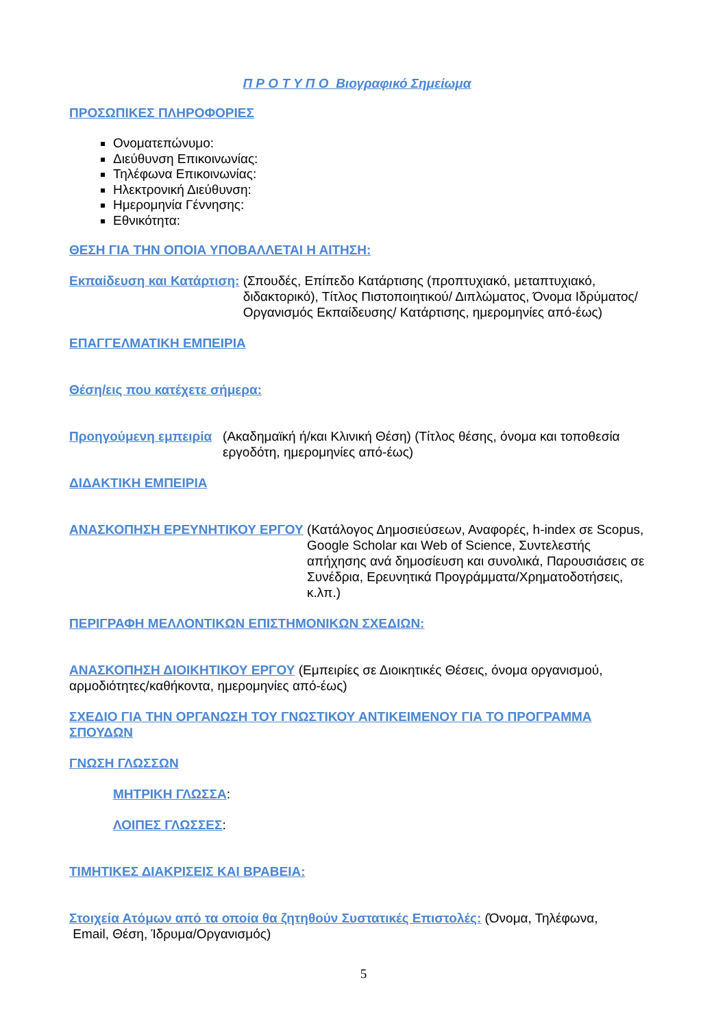Π Ρ Ο Τ Υ Π Ο Βιογραφικό Σημείωμα
ΠΡΟΣΩΠΙΚΕΣ ΠΛΗΡΟΦΟΡΙΕΣ
Ονοματεπώνυμο:
Διεύθυνση Επικοινωνίας:
Τηλέφωνα Επικοινωνίας:
Ηλεκτρονική Διεύθυνση:
Ημερομηνία Γέννησης:
Εθνικότητα:
ΘΕΣΗ ΓΙΑ ΤΗΝ ΟΠΟΙΑ ΥΠΟΒΑΛΛΕΤΑΙ Η ΑΙΤΗΣΗ:
Εκπαίδευση και Κατάρτιση: (Σπουδές, Επίπεδο Κατάρτισης (προπτυχιακό, μεταπτυχιακό, διδακτορικό), Τίτλος Πιστοποιητικού/ Διπλώματος, Όνομα Ιδρύματος/Οργανισμός Εκπαίδευσης/ Κατάρτισης, ημερομηνίες από-έως)
ΕΠΑΓΓΕΛΜΑΤΙΚΗ ΕΜΠΕΙΡΙΑ
Θέση/εις που κατέχετε σήμερα:
Προηγούμενη εμπειρία (Ακαδημαϊκή ή/και Κλινική Θέση) (Τίτλος θέσης, όνομα και τοποθεσία εργοδότη, ημερομηνίες από-έως)
ΔΙΔΑΚΤΙΚΗ ΕΜΠΕΙΡΙΑ
ΑΝΑΣΚΟΠΗΣΗ ΕΡΕΥΝΗΤΙΚΟΥ ΕΡΓΟΥ (Κατάλογος Δημοσιεύσεων, Αναφορές, h-index σε Scopus, Google Scholar και Web of Science, Συντελεστής απήχησης ανά δημοσίευση και συνολικά, Παρουσιάσεις σε Συνέδρια, Ερευνητικά Προγράμματα/Χρηματοδοτήσεις, κ.λπ.)
ΠΕΡΙΓΡΑΦΗ ΜΕΛΛΟΝΤΙΚΩΝ ΕΠΙΣΤΗΜΟΝΙΚΩΝ ΣΧΕΔΙΩΝ:
ΑΝΑΣΚΟΠΗΣΗ ΔΙΟΙΚΗΤΙΚΟΥ ΕΡΓΟΥ (Εμπειρίες σε Διοικητικές Θέσεις, όνομα οργανισμού, αρμοδιότητες/καθήκοντα, ημερομηνίες από-έως)
ΣΧΕΔΙΟ ΓΙΑ ΤΗΝ ΟΡΓΑΝΩΣΗ ΤΟΥ ΓΝΩΣΤΙΚΟΥ ΑΝΤΙΚΕΙΜΕΝΟΥ ΓΙΑ ΤΟ ΠΡΟΓΡΑΜΜΑ ΣΠΟΥΔΩΝ
ΓΝΩΣΗ ΓΛΩΣΣΩΝ
ΜΗΤΡΙΚΗ ΓΛΩΣΣΑ:
ΛΟΙΠΕΣ ΓΛΩΣΣΕΣ:
ΤΙΜΗΤΙΚΕΣ ΔΙΑΚΡΙΣΕΙΣ ΚΑΙ ΒΡΑΒΕΙΑ:
Στοιχεία Ατόμων από τα οποία θα ζητηθούν Συστατικές Επιστολές: (Όνομα, Τηλέφωνα,
Email, Θέση, Ίδρυμα/Οργανισμός)
5